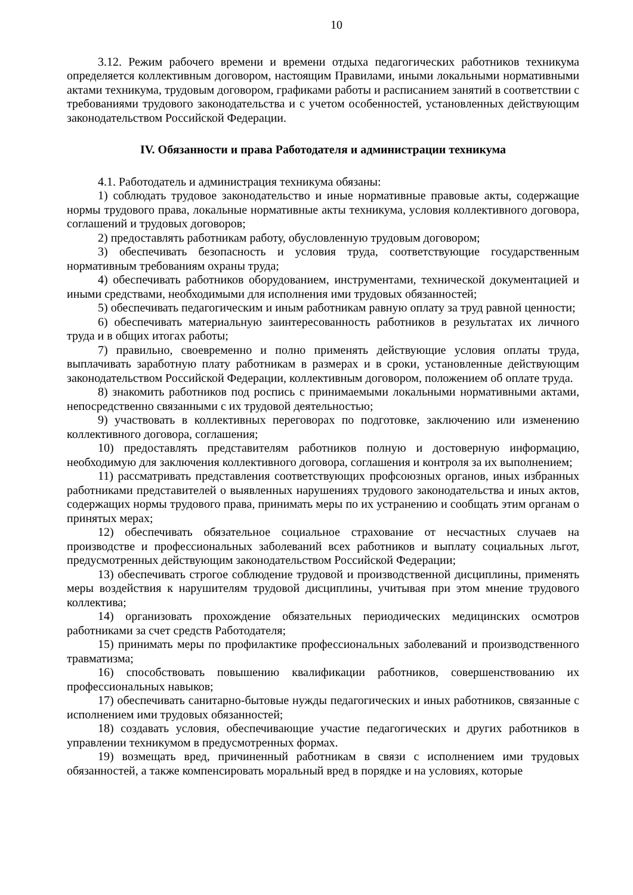10
3.12. Режим рабочего времени и времени отдыха педагогических работников техникума определяется коллективным договором, настоящим Правилами, иными локальными нормативными актами техникума, трудовым договором, графиками работы и расписанием занятий в соответствии с требованиями трудового законодательства и с учетом особенностей, установленных действующим законодательством Российской Федерации.
IV. Обязанности и права Работодателя и администрации техникума
4.1. Работодатель и администрация техникума обязаны:
1) соблюдать трудовое законодательство и иные нормативные правовые акты, содержащие нормы трудового права, локальные нормативные акты техникума, условия коллективного договора, соглашений и трудовых договоров;
2) предоставлять работникам работу, обусловленную трудовым договором;
3) обеспечивать безопасность и условия труда, соответствующие государственным нормативным требованиям охраны труда;
4) обеспечивать работников оборудованием, инструментами, технической документацией и иными средствами, необходимыми для исполнения ими трудовых обязанностей;
5) обеспечивать педагогическим и иным работникам равную оплату за труд равной ценности;
6) обеспечивать материальную заинтересованность работников в результатах их личного труда и в общих итогах работы;
7) правильно, своевременно и полно применять действующие условия оплаты труда, выплачивать заработную плату работникам в размерах и в сроки, установленные действующим законодательством Российской Федерации, коллективным договором, положением об оплате труда.
8) знакомить работников под роспись с принимаемыми локальными нормативными актами, непосредственно связанными с их трудовой деятельностью;
9) участвовать в коллективных переговорах по подготовке, заключению или изменению коллективного договора, соглашения;
10) предоставлять представителям работников полную и достоверную информацию, необходимую для заключения коллективного договора, соглашения и контроля за их выполнением;
11) рассматривать представления соответствующих профсоюзных органов, иных избранных работниками представителей о выявленных нарушениях трудового законодательства и иных актов, содержащих нормы трудового права, принимать меры по их устранению и сообщать этим органам о принятых мерах;
12) обеспечивать обязательное социальное страхование от несчастных случаев на производстве и профессиональных заболеваний всех работников и выплату социальных льгот, предусмотренных действующим законодательством Российской Федерации;
13) обеспечивать строгое соблюдение трудовой и производственной дисциплины, применять меры воздействия к нарушителям трудовой дисциплины, учитывая при этом мнение трудового коллектива;
14) организовать прохождение обязательных периодических медицинских осмотров работниками за счет средств Работодателя;
15) принимать меры по профилактике профессиональных заболеваний и производственного травматизма;
16) способствовать повышению квалификации работников, совершенствованию их профессиональных навыков;
17) обеспечивать санитарно-бытовые нужды педагогических и иных работников, связанные с исполнением ими трудовых обязанностей;
18) создавать условия, обеспечивающие участие педагогических и других работников в управлении техникумом в предусмотренных формах.
19) возмещать вред, причиненный работникам в связи с исполнением ими трудовых обязанностей, а также компенсировать моральный вред в порядке и на условиях, которые